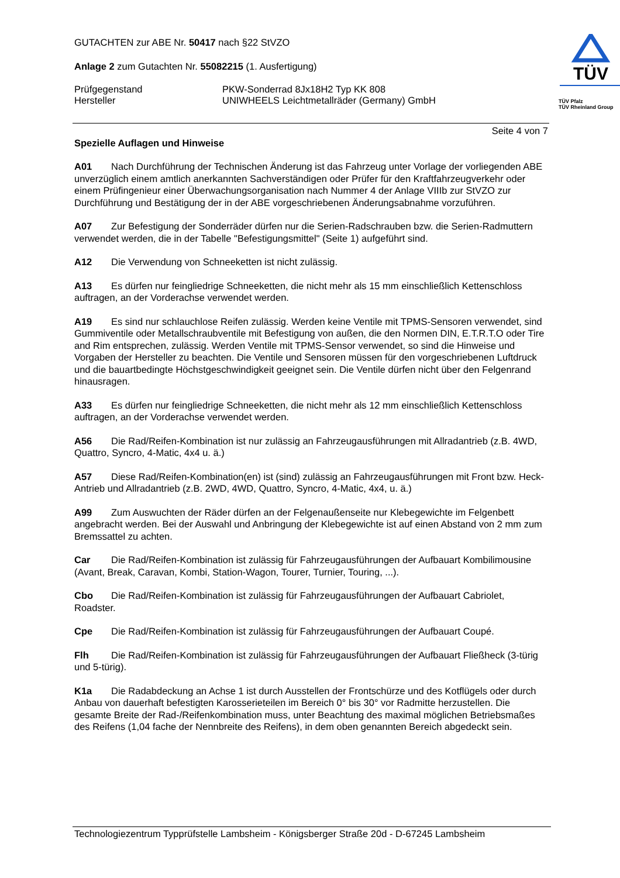GUTACHTEN zur ABE Nr. 50417 nach §22 StVZO
Anlage 2 zum Gutachten Nr. 55082215 (1. Ausfertigung)
Prüfgegenstand PKW-Sonderrad 8Jx18H2 Typ KK 808
Hersteller UNIWHEELS Leichtmetallräder (Germany) GmbH
TÜV
TÜV Pfalz
TÜV Rheinland Group
Seite 4 von 7
Spezielle Auflagen und Hinweise
A01 Nach Durchführung der Technischen Änderung ist das Fahrzeug unter Vorlage der vorliegenden ABE unverzüglich einem amtlich anerkannten Sachverständigen oder Prüfer für den Kraftfahrzeugverkehr oder einem Prüfingenieur einer Überwachungsorganisation nach Nummer 4 der Anlage VIIIb zur StVZO zur Durchführung und Bestätigung der in der ABE vorgeschriebenen Änderungsabnahme vorzuführen.
A07 Zur Befestigung der Sonderräder dürfen nur die Serien-Radschrauben bzw. die Serien-Radmuttern verwendet werden, die in der Tabelle "Befestigungsmittel" (Seite 1) aufgeführt sind.
A12 Die Verwendung von Schneeketten ist nicht zulässig.
A13 Es dürfen nur feingliedrige Schneeketten, die nicht mehr als 15 mm einschließlich Kettenschloss auftragen, an der Vorderachse verwendet werden.
A19 Es sind nur schlauchlose Reifen zulässig. Werden keine Ventile mit TPMS-Sensoren verwendet, sind Gummiventile oder Metallschraubventile mit Befestigung von außen, die den Normen DIN, E.T.R.T.O oder Tire and Rim entsprechen, zulässig. Werden Ventile mit TPMS-Sensor verwendet, so sind die Hinweise und Vorgaben der Hersteller zu beachten. Die Ventile und Sensoren müssen für den vorgeschriebenen Luftdruck und die bauartbedingte Höchstgeschwindigkeit geeignet sein. Die Ventile dürfen nicht über den Felgenrand hinausragen.
A33 Es dürfen nur feingliedrige Schneeketten, die nicht mehr als 12 mm einschließlich Kettenschloss auftragen, an der Vorderachse verwendet werden.
A56 Die Rad/Reifen-Kombination ist nur zulässig an Fahrzeugausführungen mit Allradantrieb (z.B. 4WD, Quattro, Syncro, 4-Matic, 4x4 u. ä.)
A57 Diese Rad/Reifen-Kombination(en) ist (sind) zulässig an Fahrzeugausführungen mit Front bzw. Heck-Antrieb und Allradantrieb (z.B. 2WD, 4WD, Quattro, Syncro, 4-Matic, 4x4, u. ä.)
A99 Zum Auswuchten der Räder dürfen an der Felgenaußenseite nur Klebegewichte im Felgenbett angebracht werden. Bei der Auswahl und Anbringung der Klebegewichte ist auf einen Abstand von 2 mm zum Bremssattel zu achten.
Car Die Rad/Reifen-Kombination ist zulässig für Fahrzeugausführungen der Aufbauart Kombilimousine (Avant, Break, Caravan, Kombi, Station-Wagon, Tourer, Turnier, Touring, ...).
Cbo Die Rad/Reifen-Kombination ist zulässig für Fahrzeugausführungen der Aufbauart Cabriolet, Roadster.
Cpe Die Rad/Reifen-Kombination ist zulässig für Fahrzeugausführungen der Aufbauart Coupé.
Flh Die Rad/Reifen-Kombination ist zulässig für Fahrzeugausführungen der Aufbauart Fließheck (3-türig und 5-türig).
K1a Die Radabdeckung an Achse 1 ist durch Ausstellen der Frontschürze und des Kotflügels oder durch Anbau von dauerhaft befestigten Karosserieteilen im Bereich 0° bis 30° vor Radmitte herzustellen. Die gesamte Breite der Rad-/Reifenkombination muss, unter Beachtung des maximal möglichen Betriebsmaßes des Reifens (1,04 fache der Nennbreite des Reifens), in dem oben genannten Bereich abgedeckt sein.
Technologiezentrum Typprüfstelle Lambsheim - Königsberger Straße 20d - D-67245 Lambsheim